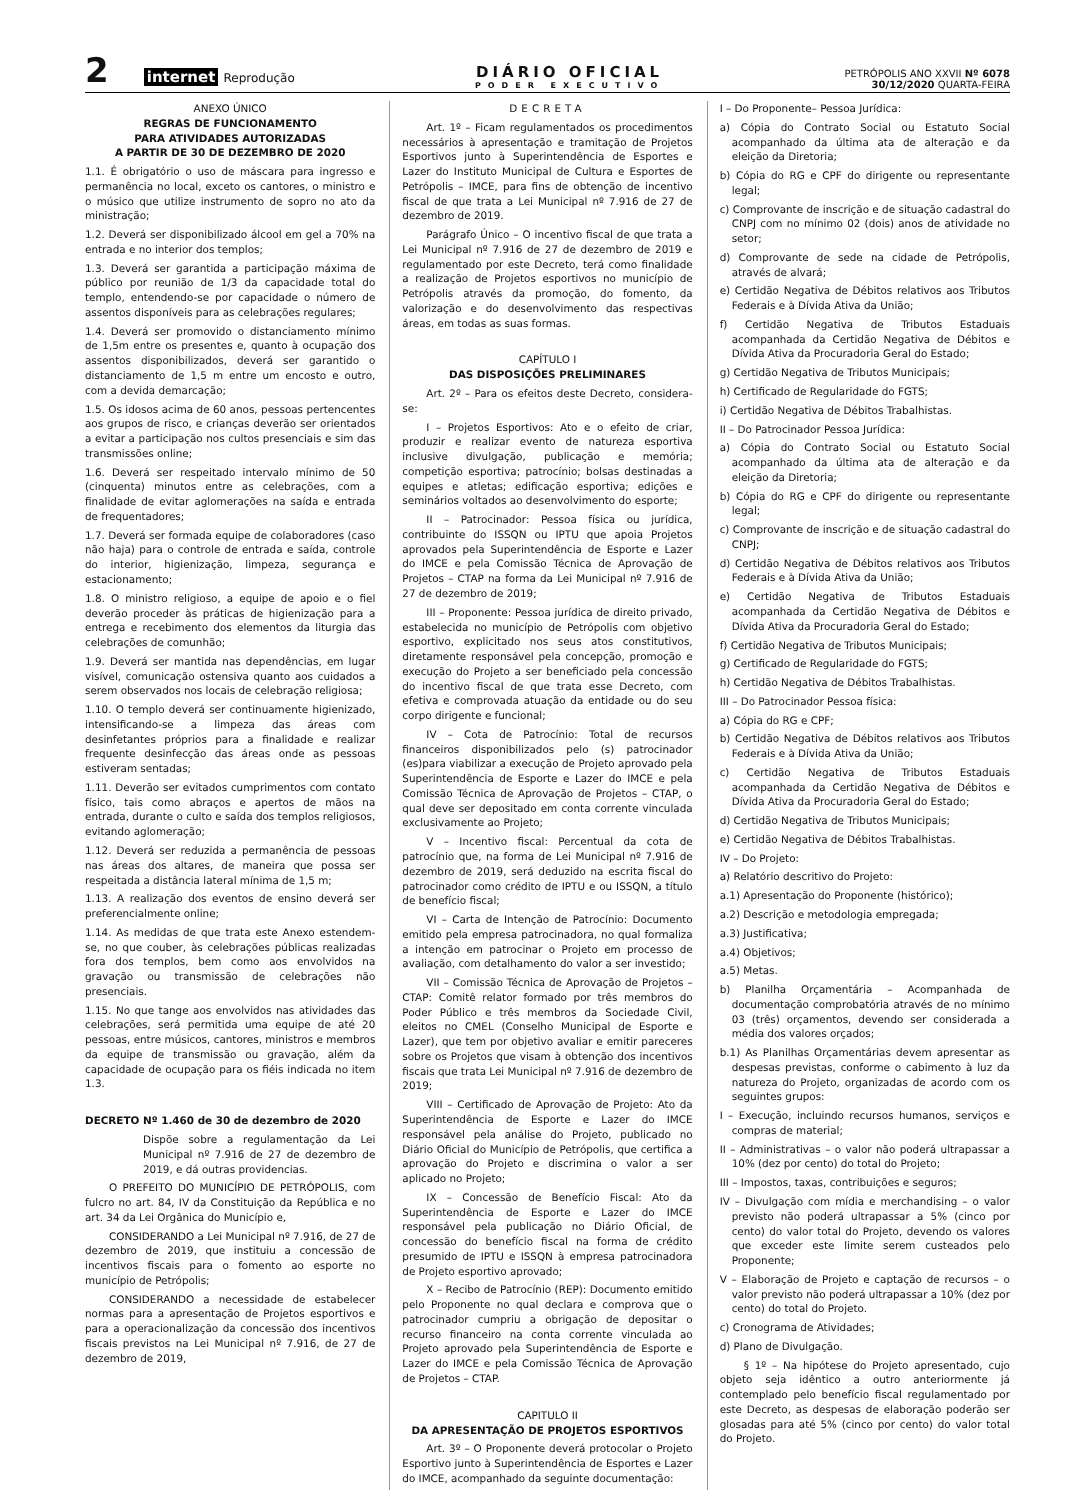2 internet Reprodução
DIÁRIO OFICIAL
PODER EXECUTIVO
PETRÓPOLIS ANO XXVII Nº 6078
30/12/2020 QUARTA-FEIRA
ANEXO ÚNICO
REGRAS DE FUNCIONAMENTO
PARA ATIVIDADES AUTORIZADAS
A PARTIR DE 30 DE DEZEMBRO DE 2020
1.1. É obrigatório o uso de máscara para ingresso e permanência no local, exceto os cantores, o ministro e o músico que utilize instrumento de sopro no ato da ministração;
1.2. Deverá ser disponibilizado álcool em gel a 70% na entrada e no interior dos templos;
1.3. Deverá ser garantida a participação máxima de público por reunião de 1/3 da capacidade total do templo, entendendo-se por capacidade o número de assentos disponíveis para as celebrações regulares;
1.4. Deverá ser promovido o distanciamento mínimo de 1,5m entre os presentes e, quanto à ocupação dos assentos disponibilizados, deverá ser garantido o distanciamento de 1,5 m entre um encosto e outro, com a devida demarcação;
1.5. Os idosos acima de 60 anos, pessoas pertencentes aos grupos de risco, e crianças deverão ser orientados a evitar a participação nos cultos presenciais e sim das transmissões online;
1.6. Deverá ser respeitado intervalo mínimo de 50 (cinquenta) minutos entre as celebrações, com a finalidade de evitar aglomerações na saída e entrada de frequentadores;
1.7. Deverá ser formada equipe de colaboradores (caso não haja) para o controle de entrada e saída, controle do interior, higienização, limpeza, segurança e estacionamento;
1.8. O ministro religioso, a equipe de apoio e o fiel deverão proceder às práticas de higienização para a entrega e recebimento dos elementos da liturgia das celebrações de comunhão;
1.9. Deverá ser mantida nas dependências, em lugar visível, comunicação ostensiva quanto aos cuidados a serem observados nos locais de celebração religiosa;
1.10. O templo deverá ser continuamente higienizado, intensificando-se a limpeza das áreas com desinfetantes próprios para a finalidade e realizar frequente desinfecção das áreas onde as pessoas estiveram sentadas;
1.11. Deverão ser evitados cumprimentos com contato físico, tais como abraços e apertos de mãos na entrada, durante o culto e saída dos templos religiosos, evitando aglomeração;
1.12. Deverá ser reduzida a permanência de pessoas nas áreas dos altares, de maneira que possa ser respeitada a distância lateral mínima de 1,5 m;
1.13. A realização dos eventos de ensino deverá ser preferencialmente online;
1.14. As medidas de que trata este Anexo estendem-se, no que couber, às celebrações públicas realizadas fora dos templos, bem como aos envolvidos na gravação ou transmissão de celebrações não presenciais.
1.15. No que tange aos envolvidos nas atividades das celebrações, será permitida uma equipe de até 20 pessoas, entre músicos, cantores, ministros e membros da equipe de transmissão ou gravação, além da capacidade de ocupação para os fiéis indicada no item 1.3.
DECRETO Nº 1.460 de 30 de dezembro de 2020
Dispõe sobre a regulamentação da Lei Municipal nº 7.916 de 27 de dezembro de 2019, e dá outras providencias.
O PREFEITO DO MUNICÍPIO DE PETRÓPOLIS, com fulcro no art. 84, IV da Constituição da República e no art. 34 da Lei Orgânica do Município e,
CONSIDERANDO a Lei Municipal nº 7.916, de 27 de dezembro de 2019, que instituiu a concessão de incentivos fiscais para o fomento ao esporte no município de Petrópolis;
CONSIDERANDO a necessidade de estabelecer normas para a apresentação de Projetos esportivos e para a operacionalização da concessão dos incentivos fiscais previstos na Lei Municipal nº 7.916, de 27 de dezembro de 2019,
DECRETA
Art. 1º – Ficam regulamentados os procedimentos necessários à apresentação e tramitação de Projetos Esportivos junto à Superintendência de Esportes e Lazer do Instituto Municipal de Cultura e Esportes de Petrópolis – IMCE, para fins de obtenção de incentivo fiscal de que trata a Lei Municipal nº 7.916 de 27 de dezembro de 2019.
Parágrafo Único – O incentivo fiscal de que trata a Lei Municipal nº 7.916 de 27 de dezembro de 2019 e regulamentado por este Decreto, terá como finalidade a realização de Projetos esportivos no município de Petrópolis através da promoção, do fomento, da valorização e do desenvolvimento das respectivas áreas, em todas as suas formas.
CAPÍTULO I
DAS DISPOSIÇÕES PRELIMINARES
Art. 2º – Para os efeitos deste Decreto, considera-se:
I – Projetos Esportivos: Ato e o efeito de criar, produzir e realizar evento de natureza esportiva inclusive divulgação, publicação e memória; competição esportiva; patrocínio; bolsas destinadas a equipes e atletas; edificação esportiva; edições e seminários voltados ao desenvolvimento do esporte;
II – Patrocinador: Pessoa física ou jurídica, contribuinte do ISSQN ou IPTU que apoia Projetos aprovados pela Superintendência de Esporte e Lazer do IMCE e pela Comissão Técnica de Aprovação de Projetos – CTAP na forma da Lei Municipal nº 7.916 de 27 de dezembro de 2019;
III – Proponente: Pessoa jurídica de direito privado, estabelecida no município de Petrópolis com objetivo esportivo, explicitado nos seus atos constitutivos, diretamente responsável pela concepção, promoção e execução do Projeto a ser beneficiado pela concessão do incentivo fiscal de que trata esse Decreto, com efetiva e comprovada atuação da entidade ou do seu corpo dirigente e funcional;
IV – Cota de Patrocínio: Total de recursos financeiros disponibilizados pelo (s) patrocinador (es)para viabilizar a execução de Projeto aprovado pela Superintendência de Esporte e Lazer do IMCE e pela Comissão Técnica de Aprovação de Projetos – CTAP, o qual deve ser depositado em conta corrente vinculada exclusivamente ao Projeto;
V – Incentivo fiscal: Percentual da cota de patrocínio que, na forma de Lei Municipal nº 7.916 de dezembro de 2019, será deduzido na escrita fiscal do patrocinador como crédito de IPTU e ou ISSQN, a título de benefício fiscal;
VI – Carta de Intenção de Patrocínio: Documento emitido pela empresa patrocinadora, no qual formaliza a intenção em patrocinar o Projeto em processo de avaliação, com detalhamento do valor a ser investido;
VII – Comissão Técnica de Aprovação de Projetos – CTAP: Comitê relator formado por três membros do Poder Público e três membros da Sociedade Civil, eleitos no CMEL (Conselho Municipal de Esporte e Lazer), que tem por objetivo avaliar e emitir pareceres sobre os Projetos que visam à obtenção dos incentivos fiscais que trata Lei Municipal nº 7.916 de dezembro de 2019;
VIII – Certificado de Aprovação de Projeto: Ato da Superintendência de Esporte e Lazer do IMCE responsável pela análise do Projeto, publicado no Diário Oficial do Município de Petrópolis, que certifica a aprovação do Projeto e discrimina o valor a ser aplicado no Projeto;
IX – Concessão de Benefício Fiscal: Ato da Superintendência de Esporte e Lazer do IMCE responsável pela publicação no Diário Oficial, de concessão do benefício fiscal na forma de crédito presumido de IPTU e ISSQN à empresa patrocinadora de Projeto esportivo aprovado;
X – Recibo de Patrocínio (REP): Documento emitido pelo Proponente no qual declara e comprova que o patrocinador cumpriu a obrigação de depositar o recurso financeiro na conta corrente vinculada ao Projeto aprovado pela Superintendência de Esporte e Lazer do IMCE e pela Comissão Técnica de Aprovação de Projetos – CTAP.
CAPITULO II
DA APRESENTAÇÃO DE PROJETOS ESPORTIVOS
Art. 3º – O Proponente deverá protocolar o Projeto Esportivo junto à Superintendência de Esportes e Lazer do IMCE, acompanhado da seguinte documentação:
I – Do Proponente– Pessoa Jurídica:
a) Cópia do Contrato Social ou Estatuto Social acompanhado da última ata de alteração e da eleição da Diretoria;
b) Cópia do RG e CPF do dirigente ou representante legal;
c) Comprovante de inscrição e de situação cadastral do CNPJ com no mínimo 02 (dois) anos de atividade no setor;
d) Comprovante de sede na cidade de Petrópolis, através de alvará;
e) Certidão Negativa de Débitos relativos aos Tributos Federais e à Dívida Ativa da União;
f) Certidão Negativa de Tributos Estaduais acompanhada da Certidão Negativa de Débitos e Dívida Ativa da Procuradoria Geral do Estado;
g) Certidão Negativa de Tributos Municipais;
h) Certificado de Regularidade do FGTS;
i) Certidão Negativa de Débitos Trabalhistas.
II – Do Patrocinador Pessoa Jurídica:
a) Cópia do Contrato Social ou Estatuto Social acompanhado da última ata de alteração e da eleição da Diretoria;
b) Cópia do RG e CPF do dirigente ou representante legal;
c) Comprovante de inscrição e de situação cadastral do CNPJ;
d) Certidão Negativa de Débitos relativos aos Tributos Federais e à Dívida Ativa da União;
e) Certidão Negativa de Tributos Estaduais acompanhada da Certidão Negativa de Débitos e Dívida Ativa da Procuradoria Geral do Estado;
f) Certidão Negativa de Tributos Municipais;
g) Certificado de Regularidade do FGTS;
h) Certidão Negativa de Débitos Trabalhistas.
III – Do Patrocinador Pessoa física:
a) Cópia do RG e CPF;
b) Certidão Negativa de Débitos relativos aos Tributos Federais e à Dívida Ativa da União;
c) Certidão Negativa de Tributos Estaduais acompanhada da Certidão Negativa de Débitos e Dívida Ativa da Procuradoria Geral do Estado;
d) Certidão Negativa de Tributos Municipais;
e) Certidão Negativa de Débitos Trabalhistas.
IV – Do Projeto:
a) Relatório descritivo do Projeto:
a.1) Apresentação do Proponente (histórico);
a.2) Descrição e metodologia empregada;
a.3) Justificativa;
a.4) Objetivos;
a.5) Metas.
b) Planilha Orçamentária – Acompanhada de documentação comprobatória através de no mínimo 03 (três) orçamentos, devendo ser considerada a média dos valores orçados;
b.1) As Planilhas Orçamentárias devem apresentar as despesas previstas, conforme o cabimento à luz da natureza do Projeto, organizadas de acordo com os seguintes grupos:
I – Execução, incluindo recursos humanos, serviços e compras de material;
II – Administrativas – o valor não poderá ultrapassar a 10% (dez por cento) do total do Projeto;
III – Impostos, taxas, contribuições e seguros;
IV – Divulgação com mídia e merchandising – o valor previsto não poderá ultrapassar a 5% (cinco por cento) do valor total do Projeto, devendo os valores que exceder este limite serem custeados pelo Proponente;
V – Elaboração de Projeto e captação de recursos – o valor previsto não poderá ultrapassar a 10% (dez por cento) do total do Projeto.
c) Cronograma de Atividades;
d) Plano de Divulgação.
§ 1º – Na hipótese do Projeto apresentado, cujo objeto seja idêntico a outro anteriormente já contemplado pelo benefício fiscal regulamentado por este Decreto, as despesas de elaboração poderão ser glosadas para até 5% (cinco por cento) do valor total do Projeto.